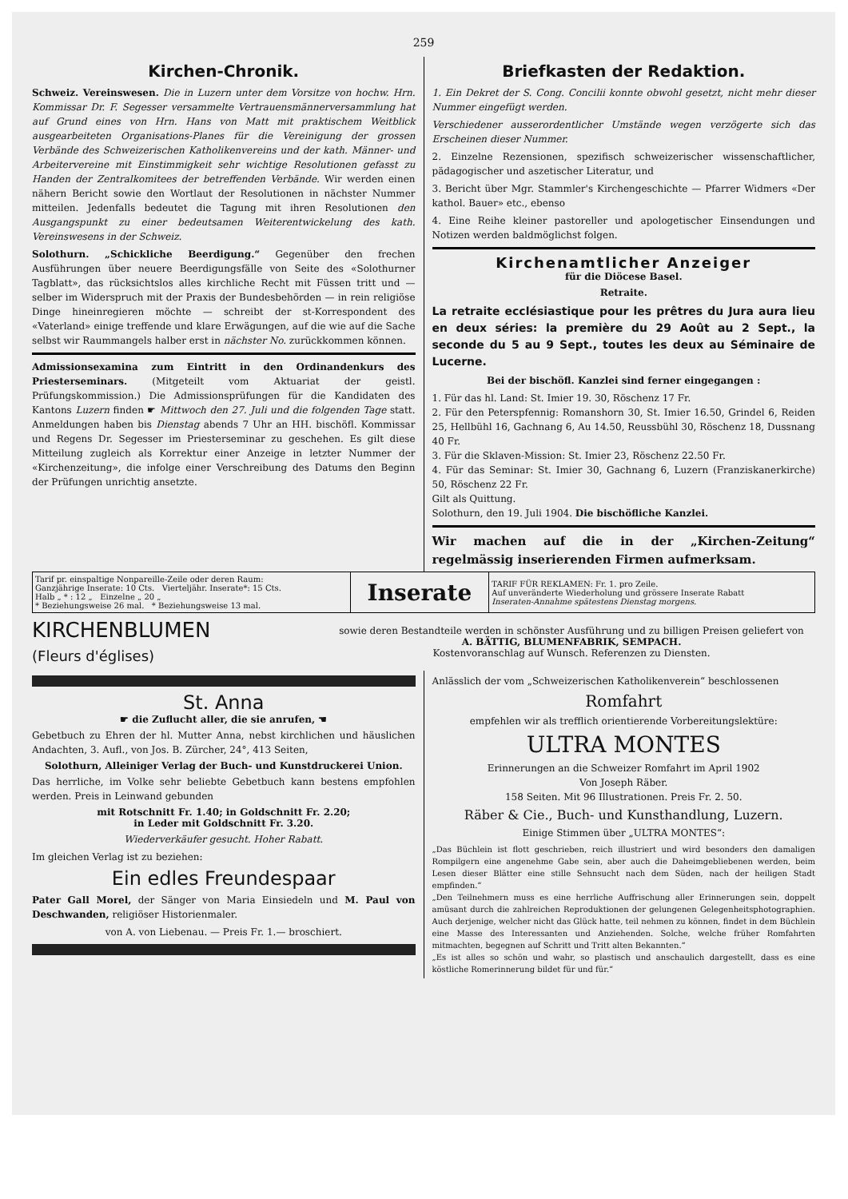259
Kirchen-Chronik.
Schweiz. Vereinswesen. Die in Luzern unter dem Vorsitze von hochw. Hrn. Kommissar Dr. F. Segesser versammelte Vertrauensmännerversammlung hat auf Grund eines von Hrn. Hans von Matt mit praktischem Weitblick ausgearbeiteten Organisations-Planes für die Vereinigung der grossen Verbände des Schweizerischen Katholikenvereins und der kath. Männer- und Arbeitervereine mit Einstimmigkeit sehr wichtige Resolutionen gefasst zu Handen der Zentralkomitees der betreffenden Verbände. Wir werden einen nähern Bericht sowie den Wortlaut der Resolutionen in nächster Nummer mitteilen. Jedenfalls bedeutet die Tagung mit ihren Resolutionen den Ausgangspunkt zu einer bedeutsamen Weiterentwickelung des kath. Vereinswesens in der Schweiz.
Solothurn. „Schickliche Beerdigung.“ Gegenüber den frechen Ausführungen über neuere Beerdigungsfälle von Seite des «Solothurner Tagblatt», das rücksichtslos alles kirchliche Recht mit Füssen tritt und — selber im Widerspruch mit der Praxis der Bundesbehörden — in rein religiöse Dinge hineinregieren möchte — schreibt der st-Korrespondent des «Vaterland» einige treffende und klare Erwägungen, auf die wie auf die Sache selbst wir Raummangels halber erst in nächster No. zurückkommen können.
Admissionsexamina zum Eintritt in den Ordinandenkurs des Priesterseminars. (Mitgeteilt vom Aktuariat der geistl. Prüfungskommission.) Die Admissionsprüfungen für die Kandidaten des Kantons Luzern finden ☛ Mittwoch den 27. Juli und die folgenden Tage statt. Anmeldungen haben bis Dienstag abends 7 Uhr an HH. bischöfl. Kommissar und Regens Dr. Segesser im Priesterseminar zu geschehen. Es gilt diese Mitteilung zugleich als Korrektur einer Anzeige in letzter Nummer der «Kirchenzeitung», die infolge einer Verschreibung des Datums den Beginn der Prüfungen unrichtig ansetzte.
Briefkasten der Redaktion.
1. Ein Dekret der S. Cong. Concilii konnte obwohl gesetzt, nicht mehr dieser Nummer eingefügt werden.
Verschiedener ausserordentlicher Umstände wegen verzögerte sich das Erscheinen dieser Nummer.
2. Einzelne Rezensionen, spezifisch schweizerischer wissenschaftlicher, pädagogischer und aszetischer Literatur, und
3. Bericht über Mgr. Stammler's Kirchengeschichte — Pfarrer Widmers «Der kathol. Bauer» etc., ebenso
4. Eine Reihe kleiner pastoreller und apologetischer Einsendungen und Notizen werden baldmöglichst folgen.
Kirchenamtlicher Anzeiger
für die Diöcese Basel.
Retraite.
La retraite ecclésiastique pour les prêtres du Jura aura lieu en deux séries: la première du 29 Août au 2 Sept., la seconde du 5 au 9 Sept., toutes les deux au Séminaire de Lucerne.
Bei der bischöfl. Kanzlei sind ferner eingegangen :
1. Für das hl. Land: St. Imier 19. 30, Röschenz 17 Fr.
2. Für den Peterspfennig: Romanshorn 30, St. Imier 16.50, Grindel 6, Reiden 25, Hellbühl 16, Gachnang 6, Au 14.50, Reussbühl 30, Röschenz 18, Dussnang 40 Fr.
3. Für die Sklaven-Mission: St. Imier 23, Röschenz 22.50 Fr.
4. Für das Seminar: St. Imier 30, Gachnang 6, Luzern (Franziskanerkirche) 50, Röschenz 22 Fr.
Gilt als Quittung.
Solothurn, den 19. Juli 1904. Die bischöfliche Kanzlei.
Wir machen auf die in der „Kirchen-Zeitung“ regelmässig inserierenden Firmen aufmerksam.
| Tarif pr. einspaltige Nonpareille-Zeile oder deren Raum: Ganzjährige Inserate: 10 Cts. Vierteljähr. Inserate*: 15 Cts. Halb „ * : 12 „ Einzelne „ 20 „ * Beziehungsweise 26 mal. * Beziehungsweise 13 mal. | Inserate | TARIF FÜR REKLAMEN: Fr. 1. pro Zeile. Auf unveränderte Wiederholung und grössere Inserate Rabatt Inseraten-Annahme spätestens Dienstag morgens. |
KIRCHENBLUMEN
(Fleurs d'églises)
sowie deren Bestandteile werden in schönster Ausführung und zu billigen Preisen geliefert von
A. BÄTTIG, BLUMENFABRIK, SEMPACH.
Kostenvoranschlag auf Wunsch. Referenzen zu Diensten.
St. Anna
☛ die Zuflucht aller, die sie anrufen, ☚
Gebetbuch zu Ehren der hl. Mutter Anna, nebst kirchlichen und häuslichen Andachten, 3. Aufl., von Jos. B. Zürcher, 24°, 413 Seiten,
Solothurn, Alleiniger Verlag der Buch- und Kunstdruckerei Union.
Das herrliche, im Volke sehr beliebte Gebetbuch kann bestens empfohlen werden. Preis in Leinwand gebunden
mit Rotschnitt Fr. 1.40; in Goldschnitt Fr. 2.20;
in Leder mit Goldschnitt Fr. 3.20.
Wiederverkäufer gesucht. Hoher Rabatt.
Im gleichen Verlag ist zu beziehen:
Ein edles Freundespaar
Pater Gall Morel, der Sänger von Maria Einsiedeln und M. Paul von Deschwanden, religiöser Historienmaler.
von A. von Liebenau. — Preis Fr. 1.— broschiert.
Anlässlich der vom „Schweizerischen Katholikenverein“ beschlossenen
Romfahrt
empfehlen wir als trefflich orientierende Vorbereitungslektüre:
ULTRA MONTES
Erinnerungen an die Schweizer Romfahrt im April 1902
Von Joseph Räber.
158 Seiten. Mit 96 Illustrationen. Preis Fr. 2. 50.
Räber & Cie., Buch- und Kunsthandlung, Luzern.
Einige Stimmen über „ULTRA MONTES“:
„Das Büchlein ist flott geschrieben, reich illustriert und wird besonders den damaligen Rompilgern eine angenehme Gabe sein, aber auch die Daheimgebliebenen werden, beim Lesen dieser Blätter eine stille Sehnsucht nach dem Süden, nach der heiligen Stadt empfinden.“
„Den Teilnehmern muss es eine herrliche Auffrischung aller Erinnerungen sein, doppelt amüsant durch die zahlreichen Reproduktionen der gelungenen Gelegenheitsphotographien. Auch derjenige, welcher nicht das Glück hatte, teil nehmen zu können, findet in dem Büchlein eine Masse des Interessanten und Anziehenden. Solche, welche früher Romfahrten mitmachten, begegnen auf Schritt und Tritt alten Bekannten.“
„Es ist alles so schön und wahr, so plastisch und anschaulich dargestellt, dass es eine köstliche Romerinnerung bildet für und für.“